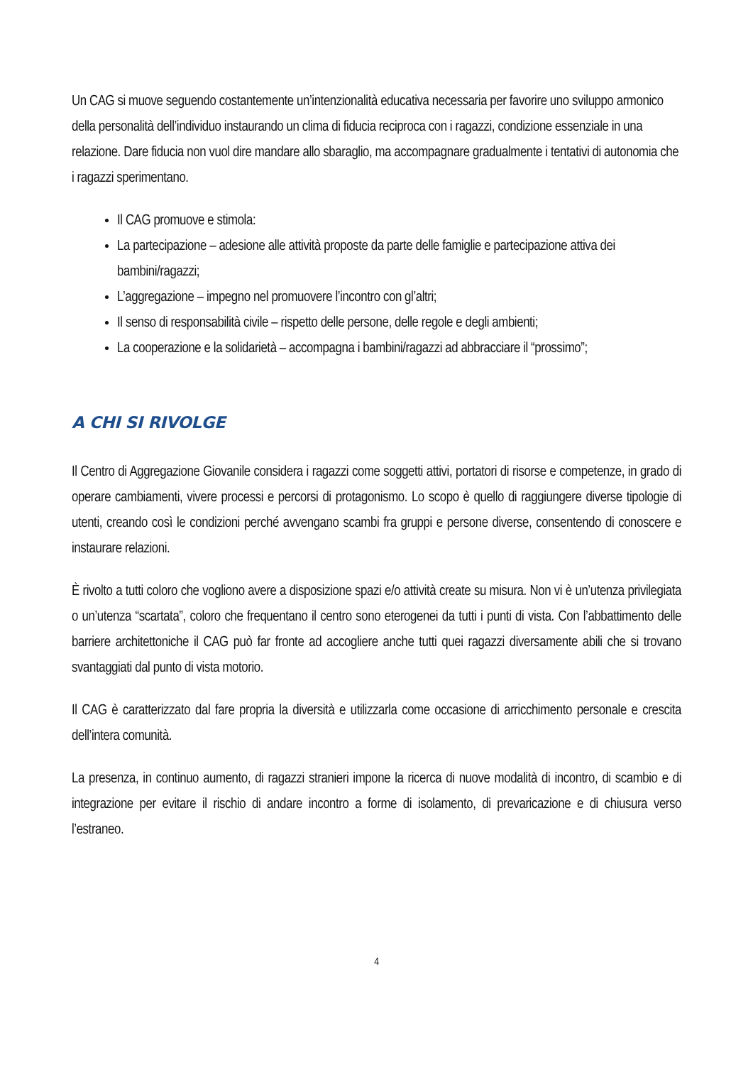Un CAG si muove seguendo costantemente un’intenzionalità educativa necessaria per favorire uno sviluppo armonico della personalità dell’individuo instaurando un clima di fiducia reciproca con i ragazzi, condizione essenziale in una relazione. Dare fiducia non vuol dire mandare allo sbaraglio, ma accompagnare gradualmente i tentativi di autonomia che i ragazzi sperimentano.
Il CAG promuove e stimola:
La partecipazione – adesione alle attività proposte da parte delle famiglie e partecipazione attiva dei bambini/ragazzi;
L’aggregazione – impegno nel promuovere l’incontro con gl’altri;
Il senso di responsabilità civile – rispetto delle persone, delle regole e degli ambienti;
La cooperazione e la solidarietà – accompagna i bambini/ragazzi ad abbracciare il “prossimo”;
A CHI SI RIVOLGE
Il Centro di Aggregazione Giovanile considera i ragazzi come soggetti attivi, portatori di risorse e competenze, in grado di operare cambiamenti, vivere processi e percorsi di protagonismo. Lo scopo è quello di raggiungere diverse tipologie di utenti, creando così le condizioni perché avvengano scambi fra gruppi e persone diverse, consentendo di conoscere e instaurare relazioni.
È rivolto a tutti coloro che vogliono avere a disposizione spazi e/o attività create su misura. Non vi è un’utenza privilegiata o un’utenza “scartata”, coloro che frequentano il centro sono eterogenei da tutti i punti di vista. Con l’abbattimento delle barriere architettoniche il CAG può far fronte ad accogliere anche tutti quei ragazzi diversamente abili che si trovano svantaggiati dal punto di vista motorio.
Il CAG è caratterizzato dal fare propria la diversità e utilizzarla come occasione di arricchimento personale e crescita dell’intera comunità.
La presenza, in continuo aumento, di ragazzi stranieri impone la ricerca di nuove modalità di incontro, di scambio e di integrazione per evitare il rischio di andare incontro a forme di isolamento, di prevaricazione e di chiusura verso l’estraneo.
4